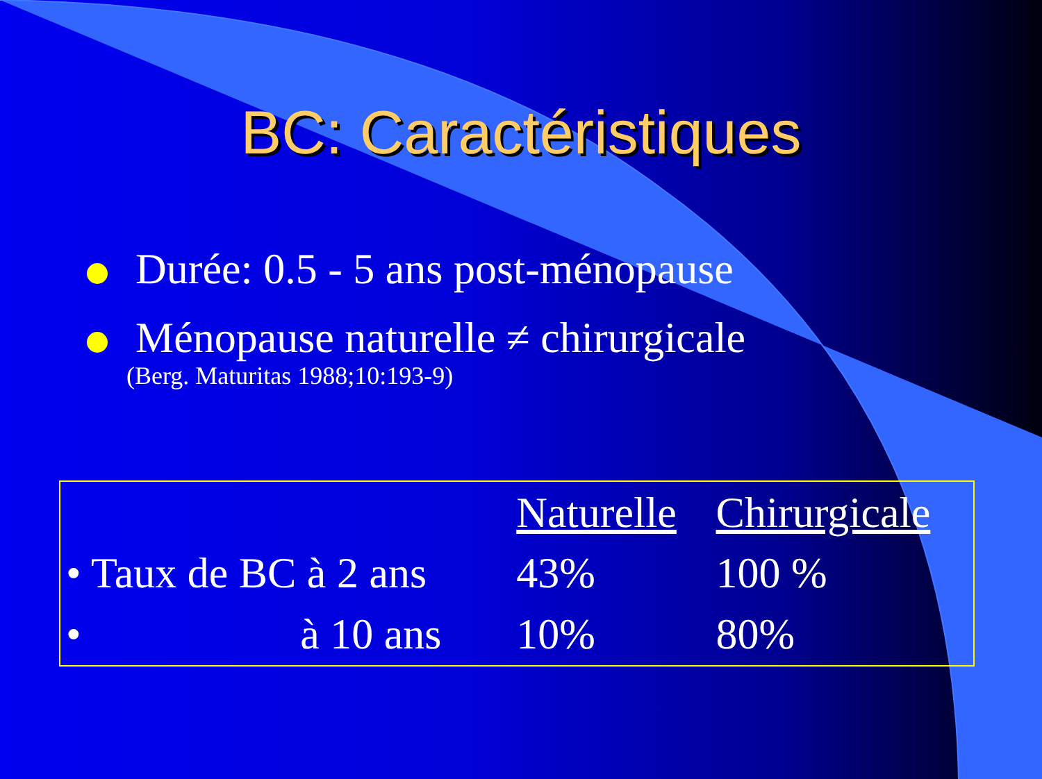BC: Caractéristiques
Durée: 0.5 - 5 ans post-ménopause
Ménopause naturelle ≠ chirurgicale
(Berg. Maturitas 1988;10:193-9)
| | Naturelle | Chirurgicale |
| • Taux de BC à 2 ans | 43% | 100 % |
| • à 10 ans | 10% | 80% |